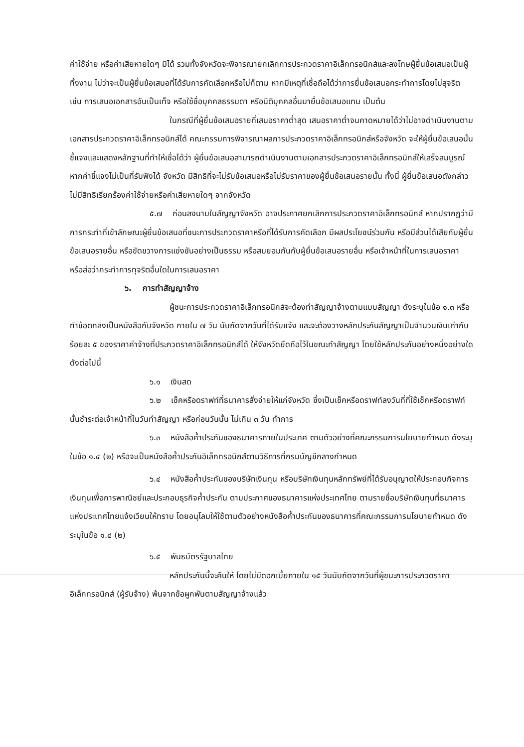ค่าใช้จ่าย หรือค่าเสียหายใดๆ มิได้ รวมทั้งจังหวัดจะพิจารณายกเลิกการประกวดราคาอิเล็กทรอนิกส์และลงโทษผู้ยื่นข้อเสนอเป็นผู้ทิ้งงาน ไม่ว่าจะเป็นผู้ยื่นข้อเสนอที่ได้รับการคัดเลือกหรือไม่ก็ตาม หากมีเหตุที่เชื่อถือได้ว่าการยื่นข้อเสนอกระทำการโดยไม่สุจริต เช่น การเสนอเอกสารอันเป็นเท็จ หรือใช้ชื่อบุคคลธรรมดา หรือนิติบุคคลอื่นมายื่นข้อเสนอแทน เป็นต้น
ในกรณีที่ผู้ยื่นข้อเสนอรายที่เสนอราคาต่ำสุด เสนอราคาต่ำจนคาดหมายได้ว่าไม่อาจดำเนินงานตามเอกสารประกวดราคาอิเล็กทรอนิกส์ได้ คณะกรรมการพิจารณาผลการประกวดราคาอิเล็กทรอนิกส์หรือจังหวัด จะให้ผู้ยื่นข้อเสนอนั้นชี้แจงและแสดงหลักฐานที่ทำให้เชื่อได้ว่า ผู้ยื่นข้อเสนอสามารถดำเนินงานตามเอกสารประกวดราคาอิเล็กทรอนิกส์ให้เสร็จสมบูรณ์ หากคำชี้แจงไม่เป็นที่รับฟังได้ จังหวัด มีสิทธิที่จะไม่รับข้อเสนอหรือไม่รับราคาของผู้ยื่นข้อเสนอรายนั้น ทั้งนี้ ผู้ยื่นข้อเสนอดังกล่าวไม่มีสิทธิเรียกร้องค่าใช้จ่ายหรือค่าเสียหายใดๆ จากจังหวัด
๕.๗ ก่อนลงนามในสัญญาจังหวัด อาจประกาศยกเลิกการประกวดราคาอิเล็กทรอนิกส์ หากปรากฏว่ามีการกระทำที่เข้าลักษณะผู้ยื่นข้อเสนอที่ชนะการประกวดราคาหรือที่ได้รับการคัดเลือก มีผลประโยชน์ร่วมกัน หรือมีส่วนได้เสียกับผู้ยื่นข้อเสนอรายอื่น หรือขัดขวางการแข่งขันอย่างเป็นธรรม หรือสมยอมกันกับผู้ยื่นข้อเสนอรายอื่น หรือเจ้าหน้าที่ในการเสนอราคา หรือส่อว่ากระทำการทุจริตอื่นใดในการเสนอราคา
๖. การทำสัญญาจ้าง
ผู้ชนะการประกวดราคาอิเล็กทรอนิกส์จะต้องทำสัญญาจ้างตามแบบสัญญา ดังระบุในข้อ ๑.๓ หรือทำข้อตกลงเป็นหนังสือกับจังหวัด ภายใน ๗ วัน นับถัดจากวันที่ได้รับแจ้ง และจะต้องวางหลักประกันสัญญาเป็นจำนวนเงินเท่ากับร้อยละ ๕ ของราคาค่าจ้างที่ประกวดราคาอิเล็กทรอนิกส์ได้ ให้จังหวัดยึดถือไว้ในขณะทำสัญญา โดยใช้หลักประกันอย่างหนึ่งอย่างใดดังต่อไปนี้
๖.๑ เงินสด
๖.๒ เช็คหรือดราฟท์ที่ธนาคารสั่งจ่ายให้แก่จังหวัด ซึ่งเป็นเช็คหรือดราฟท์ลงวันที่ที่ใช้เช็คหรือดราฟท์นั้นชำระต่อเจ้าหน้าที่ในวันทำสัญญา หรือก่อนวันนั้น ไม่เกิน ๓ วัน ทำการ
๖.๓ หนังสือค้ำประกันของธนาคารภายในประเทศ ตามตัวอย่างที่คณะกรรมการนโยบายกำหนด ดังระบุในข้อ ๑.๔ (๒) หรือจะเป็นหนังสือค้ำประกันอิเล็กทรอนิกส์ตามวิธีการที่กรมบัญชีกลางกำหนด
๖.๔ หนังสือค้ำประกันของบริษัทเงินทุน หรือบริษัทเงินทุนหลักทรัพย์ที่ได้รับอนุญาตให้ประกอบกิจการเงินทุนเพื่อการพาณิชย์และประกอบธุรกิจค้ำประกัน ตามประกาศของธนาคารแห่งประเทศไทย ตามรายชื่อบริษัทเงินทุนที่ธนาคารแห่งประเทศไทยแจ้งเวียนให้ทราบ โดยอนุโลมให้ใช้ตามตัวอย่างหนังสือค้ำประกันของธนาคารที่คณะกรรมการนโยบายกำหนด ดังระบุในข้อ ๑.๔ (๒)
๖.๕ พันธบัตรรัฐบาลไทย
หลักประกันนี้จะคืนให้ โดยไม่มีดอกเบี้ยภายใน ๑๕ วันนับถัดจากวันที่ผู้ชนะการประกวดราคาอิเล็กทรอนิกส์ (ผู้รับจ้าง) พ้นจากข้อผูกพันตามสัญญาจ้างแล้ว